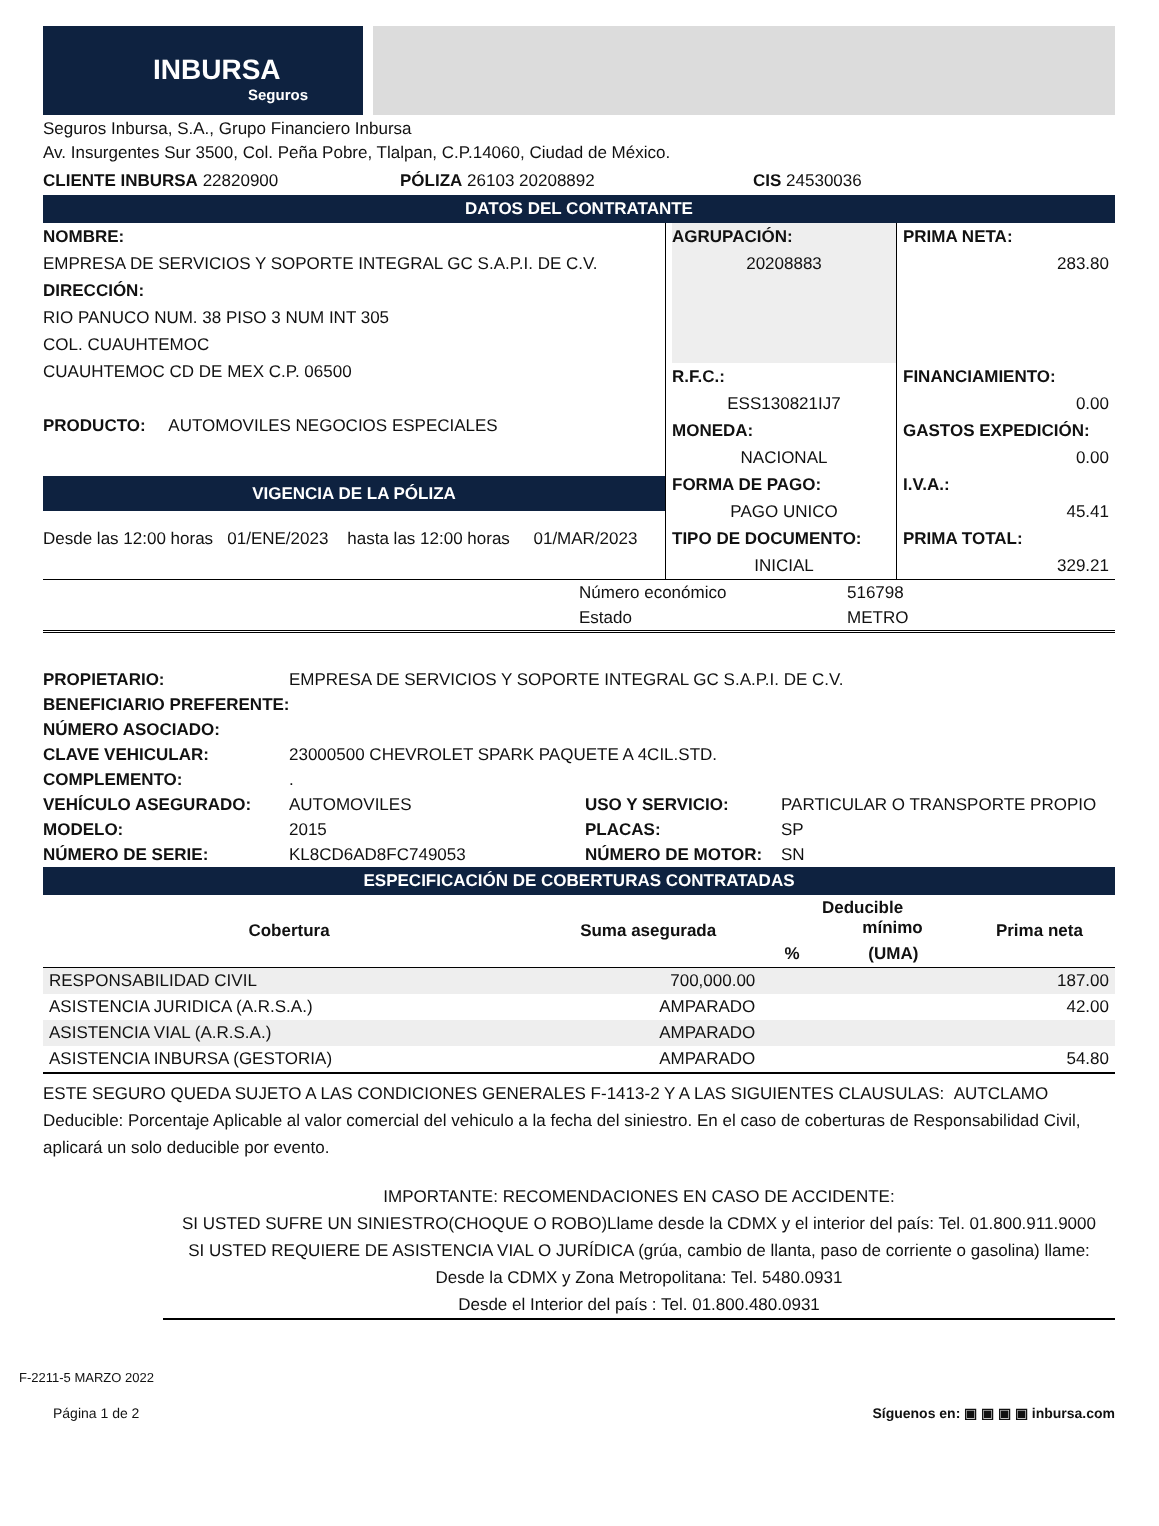INBURSA
Seguros
Seguros Inbursa, S.A., Grupo Financiero Inbursa
Av. Insurgentes Sur 3500, Col. Peña Pobre, Tlalpan, C.P.14060, Ciudad de México.
CLIENTE INBURSA 22820900 PÓLIZA 26103 20208892 CIS 24530036
DATOS DEL CONTRATANTE
NOMBRE:
EMPRESA DE SERVICIOS Y SOPORTE INTEGRAL GC S.A.P.I. DE C.V.
DIRECCIÓN:
RIO PANUCO NUM. 38 PISO 3 NUM INT 305
COL. CUAUHTEMOC
CUAUHTEMOC CD DE MEX C.P. 06500
PRODUCTO: AUTOMOVILES NEGOCIOS ESPECIALES
VIGENCIA DE LA PÓLIZA
Desde las 12:00 horas 01/ENE/2023 hasta las 12:00 horas 01/MAR/2023
AGRUPACIÓN:
20208883
R.F.C.:
ESS130821IJ7
MONEDA:
NACIONAL
FORMA DE PAGO:
PAGO UNICO
TIPO DE DOCUMENTO:
INICIAL
PRIMA NETA:
283.80
FINANCIAMIENTO:
0.00
GASTOS EXPEDICIÓN:
0.00
I.V.A.:
45.41
PRIMA TOTAL:
329.21
Número económico 516798
Estado METRO
PROPIETARIO: EMPRESA DE SERVICIOS Y SOPORTE INTEGRAL GC S.A.P.I. DE C.V.
BENEFICIARIO PREFERENTE:
NÚMERO ASOCIADO:
CLAVE VEHICULAR: 23000500 CHEVROLET SPARK PAQUETE A 4CIL.STD.
COMPLEMENTO:.
VEHÍCULO ASEGURADO: AUTOMOVILES USO Y SERVICIO: PARTICULAR O TRANSPORTE PROPIO
MODELO: 2015 PLACAS: SP
NÚMERO DE SERIE: KL8CD6AD8FC749053 NÚMERO DE MOTOR: SN
ESPECIFICACIÓN DE COBERTURAS CONTRATADAS
| Cobertura | Suma asegurada | Deducible mínimo | | Prima neta |
| --- | --- | --- | --- | --- |
| | | % | (UMA) | |
| RESPONSABILIDAD CIVIL | 700,000.00 | | | 187.00 |
| ASISTENCIA JURIDICA (A.R.S.A.) | AMPARADO | | | 42.00 |
| ASISTENCIA VIAL (A.R.S.A.) | AMPARADO | | | |
| ASISTENCIA INBURSA (GESTORIA) | AMPARADO | | | 54.80 |
ESTE SEGURO QUEDA SUJETO A LAS CONDICIONES GENERALES F-1413-2 Y A LAS SIGUIENTES CLAUSULAS: AUTCLAMO
Deducible: Porcentaje Aplicable al valor comercial del vehiculo a la fecha del siniestro. En el caso de coberturas de Responsabilidad Civil, aplicará un solo deducible por evento.
IMPORTANTE: RECOMENDACIONES EN CASO DE ACCIDENTE:
SI USTED SUFRE UN SINIESTRO(CHOQUE O ROBO)Llame desde la CDMX y el interior del país: Tel. 01.800.911.9000
SI USTED REQUIERE DE ASISTENCIA VIAL O JURÍDICA (grúa, cambio de llanta, paso de corriente o gasolina) llame:
Desde la CDMX y Zona Metropolitana: Tel. 5480.0931
Desde el Interior del país : Tel. 01.800.480.0931
F-2211-5 MARZO 2022
Página 1 de 2 Síguenos en: ▣ ▣ ▣ ▣ inbursa.com